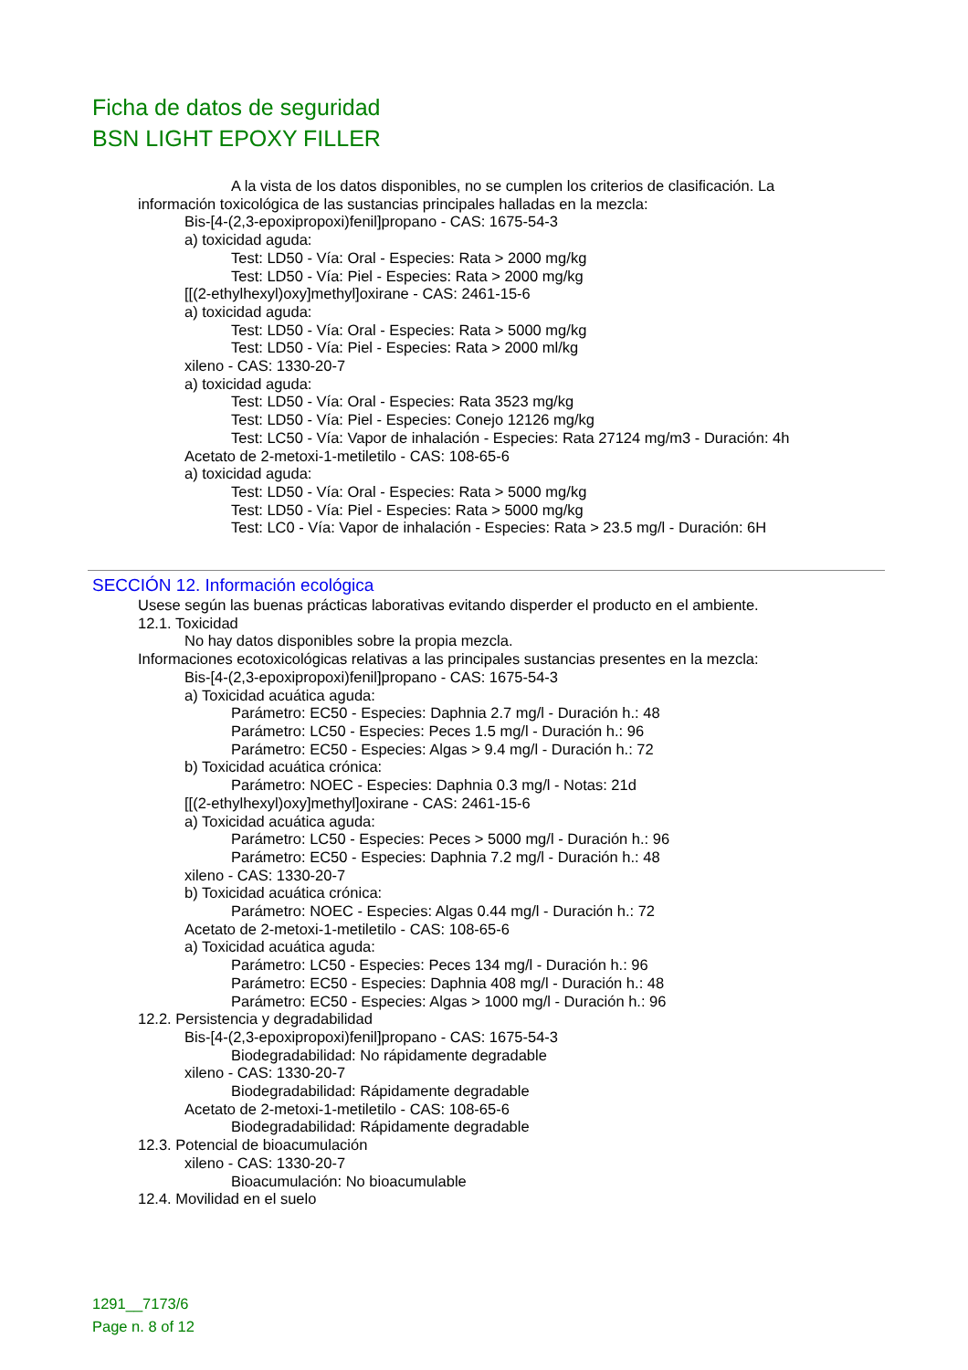Ficha de datos de seguridad
BSN LIGHT EPOXY FILLER
A la vista de los datos disponibles, no se cumplen los criterios de clasificación. La
información toxicológica de las sustancias principales halladas en la mezcla:
Bis-[4-(2,3-epoxipropoxi)fenil]propano - CAS: 1675-54-3
a) toxicidad aguda:
Test: LD50 - Vía: Oral - Especies: Rata > 2000 mg/kg
Test: LD50 - Vía: Piel - Especies: Rata > 2000 mg/kg
[[(2-ethylhexyl)oxy]methyl]oxirane - CAS: 2461-15-6
a) toxicidad aguda:
Test: LD50 - Vía: Oral - Especies: Rata > 5000 mg/kg
Test: LD50 - Vía: Piel - Especies: Rata > 2000 ml/kg
xileno - CAS: 1330-20-7
a) toxicidad aguda:
Test: LD50 - Vía: Oral - Especies: Rata 3523 mg/kg
Test: LD50 - Vía: Piel - Especies: Conejo 12126 mg/kg
Test: LC50 - Vía: Vapor de inhalación - Especies: Rata 27124 mg/m3 - Duración: 4h
Acetato de 2-metoxi-1-metiletilo - CAS: 108-65-6
a) toxicidad aguda:
Test: LD50 - Vía: Oral - Especies: Rata > 5000 mg/kg
Test: LD50 - Vía: Piel - Especies: Rata > 5000 mg/kg
Test: LC0 - Vía: Vapor de inhalación - Especies: Rata > 23.5 mg/l - Duración: 6H
SECCIÓN 12. Información ecológica
Usese según las buenas prácticas laborativas evitando disperder el producto en el ambiente.
12.1. Toxicidad
No hay datos disponibles sobre la propia mezcla.
Informaciones ecotoxicológicas relativas a las principales sustancias presentes en la mezcla:
Bis-[4-(2,3-epoxipropoxi)fenil]propano - CAS: 1675-54-3
a) Toxicidad acuática aguda:
Parámetro: EC50 - Especies: Daphnia 2.7 mg/l - Duración h.: 48
Parámetro: LC50 - Especies: Peces 1.5 mg/l - Duración h.: 96
Parámetro: EC50 - Especies: Algas > 9.4 mg/l - Duración h.: 72
b) Toxicidad acuática crónica:
Parámetro: NOEC - Especies: Daphnia 0.3 mg/l - Notas: 21d
[[(2-ethylhexyl)oxy]methyl]oxirane - CAS: 2461-15-6
a) Toxicidad acuática aguda:
Parámetro: LC50 - Especies: Peces > 5000 mg/l - Duración h.: 96
Parámetro: EC50 - Especies: Daphnia 7.2 mg/l - Duración h.: 48
xileno - CAS: 1330-20-7
b) Toxicidad acuática crónica:
Parámetro: NOEC - Especies: Algas 0.44 mg/l - Duración h.: 72
Acetato de 2-metoxi-1-metiletilo - CAS: 108-65-6
a) Toxicidad acuática aguda:
Parámetro: LC50 - Especies: Peces 134 mg/l - Duración h.: 96
Parámetro: EC50 - Especies: Daphnia 408 mg/l - Duración h.: 48
Parámetro: EC50 - Especies: Algas > 1000 mg/l - Duración h.: 96
12.2. Persistencia y degradabilidad
Bis-[4-(2,3-epoxipropoxi)fenil]propano - CAS: 1675-54-3
Biodegradabilidad: No rápidamente degradable
xileno - CAS: 1330-20-7
Biodegradabilidad: Rápidamente degradable
Acetato de 2-metoxi-1-metiletilo - CAS: 108-65-6
Biodegradabilidad: Rápidamente degradable
12.3. Potencial de bioacumulación
xileno - CAS: 1330-20-7
Bioacumulación: No bioacumulable
12.4. Movilidad en el suelo
1291__7173/6
Page n. 8 of 12